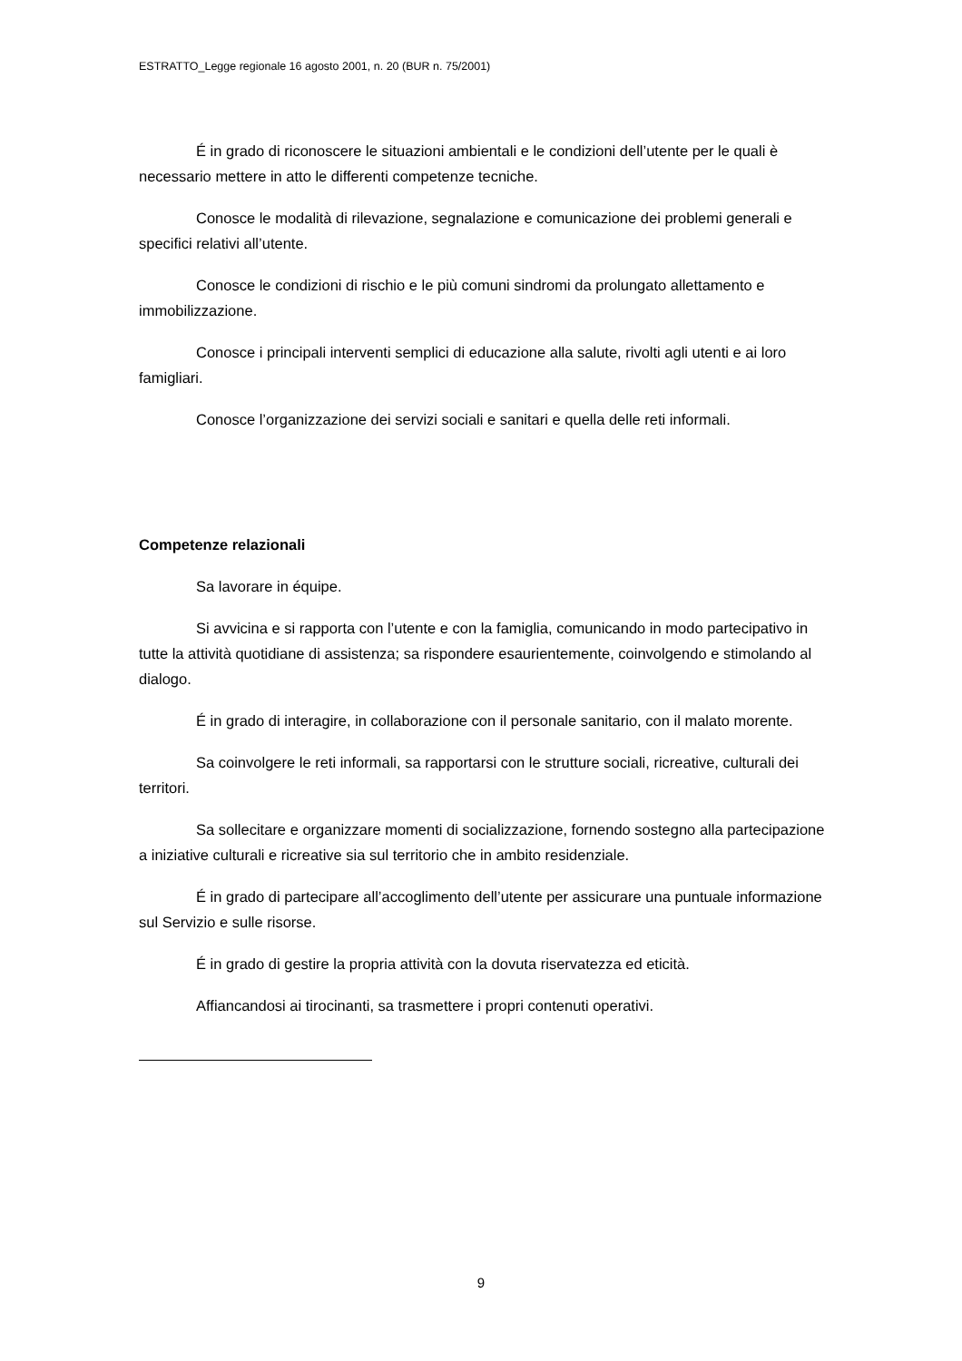ESTRATTO_Legge regionale 16 agosto 2001, n. 20 (BUR n. 75/2001)
É in grado di riconoscere le situazioni ambientali e le condizioni dell’utente per le quali è necessario mettere in atto le differenti competenze tecniche.
Conosce le modalità di rilevazione, segnalazione e comunicazione dei problemi generali e specifici relativi all’utente.
Conosce le condizioni di rischio e le più comuni sindromi da prolungato allettamento e immobilizzazione.
Conosce i principali interventi semplici di educazione alla salute, rivolti agli utenti e ai loro famigliari.
Conosce l’organizzazione dei servizi sociali e sanitari e quella delle reti informali.
Competenze relazionali
Sa lavorare in équipe.
Si avvicina e si rapporta con l’utente e con la famiglia, comunicando in modo partecipativo in tutte la attività quotidiane di assistenza; sa rispondere esaurientemente, coinvolgendo e stimolando al dialogo.
É in grado di interagire, in collaborazione con il personale sanitario, con il malato morente.
Sa coinvolgere le reti informali, sa rapportarsi con le strutture sociali, ricreative, culturali dei territori.
Sa sollecitare e organizzare momenti di socializzazione, fornendo sostegno alla partecipazione a iniziative culturali e ricreative sia sul territorio che in ambito residenziale.
É in grado di partecipare all’accoglimento dell’utente per assicurare una puntuale informazione sul Servizio e sulle risorse.
É in grado di gestire la propria attività con la dovuta riservatezza ed eticità.
Affiancandosi ai tirocinanti, sa trasmettere i propri contenuti operativi.
9